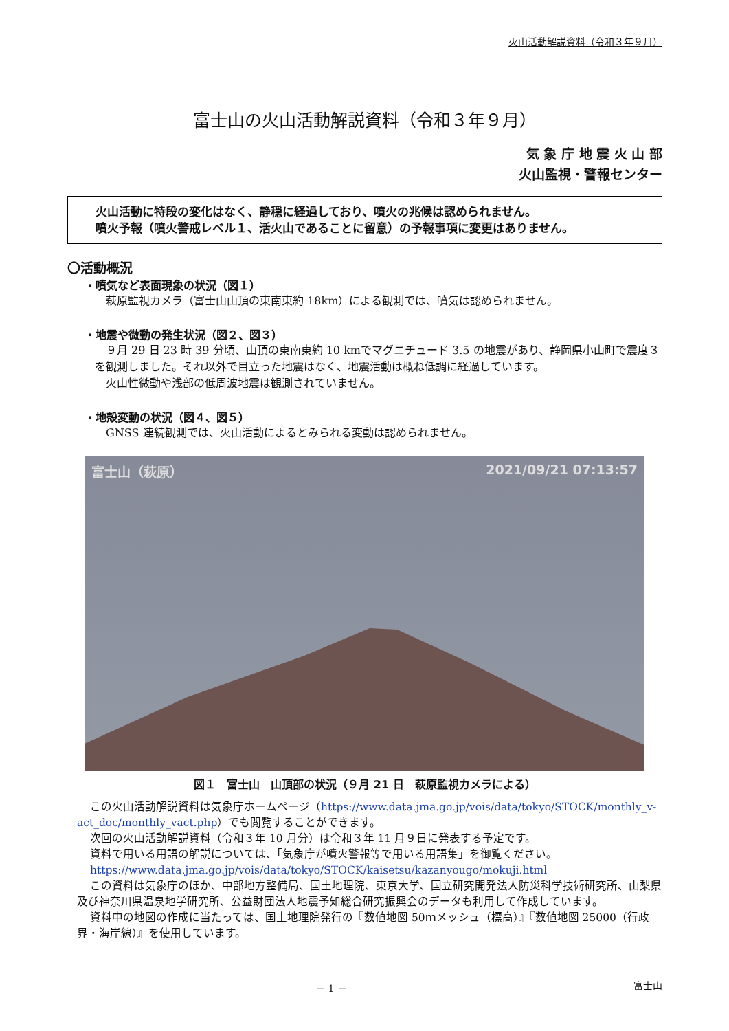火山活動解説資料（令和３年９月）
富士山の火山活動解説資料（令和３年９月）
気 象 庁 地 震 火 山 部
火山監視・警報センター
火山活動に特段の変化はなく、静穏に経過しており、噴火の兆候は認められません。
噴火予報（噴火警戒レベル１、活火山であることに留意）の予報事項に変更はありません。
〇活動概況
・噴気など表面現象の状況（図１）
　萩原監視カメラ（富士山山頂の東南東約 18km）による観測では、噴気は認められません。
・地震や微動の発生状況（図２、図３）
　９月 29 日 23 時 39 分頃、山頂の東南東約 10 kmでマグニチュード 3.5 の地震があり、静岡県小山町で震度３を観測しました。それ以外で目立った地震はなく、地震活動は概ね低調に経過しています。
　火山性微動や浅部の低周波地震は観測されていません。
・地殻変動の状況（図４、図５）
　GNSS 連続観測では、火山活動によるとみられる変動は認められません。
富士山（萩原） 2021/09/21 07:13:57
図１　富士山　山頂部の状況（９月 21 日　萩原監視カメラによる）
この火山活動解説資料は気象庁ホームページ（https://www.data.jma.go.jp/vois/data/tokyo/STOCK/monthly_v-act_doc/monthly_vact.php）でも閲覧することができます。
次回の火山活動解説資料（令和３年 10 月分）は令和３年 11 月９日に発表する予定です。
資料で用いる用語の解説については、「気象庁が噴火警報等で用いる用語集」を御覧ください。
https://www.data.jma.go.jp/vois/data/tokyo/STOCK/kaisetsu/kazanyougo/mokuji.html
この資料は気象庁のほか、中部地方整備局、国土地理院、東京大学、国立研究開発法人防災科学技術研究所、山梨県及び神奈川県温泉地学研究所、公益財団法人地震予知総合研究振興会のデータも利用して作成しています。
資料中の地図の作成に当たっては、国土地理院発行の『数値地図 50ｍメッシュ（標高）』『数値地図 25000（行政界・海岸線）』を使用しています。
－ 1 － 富士山